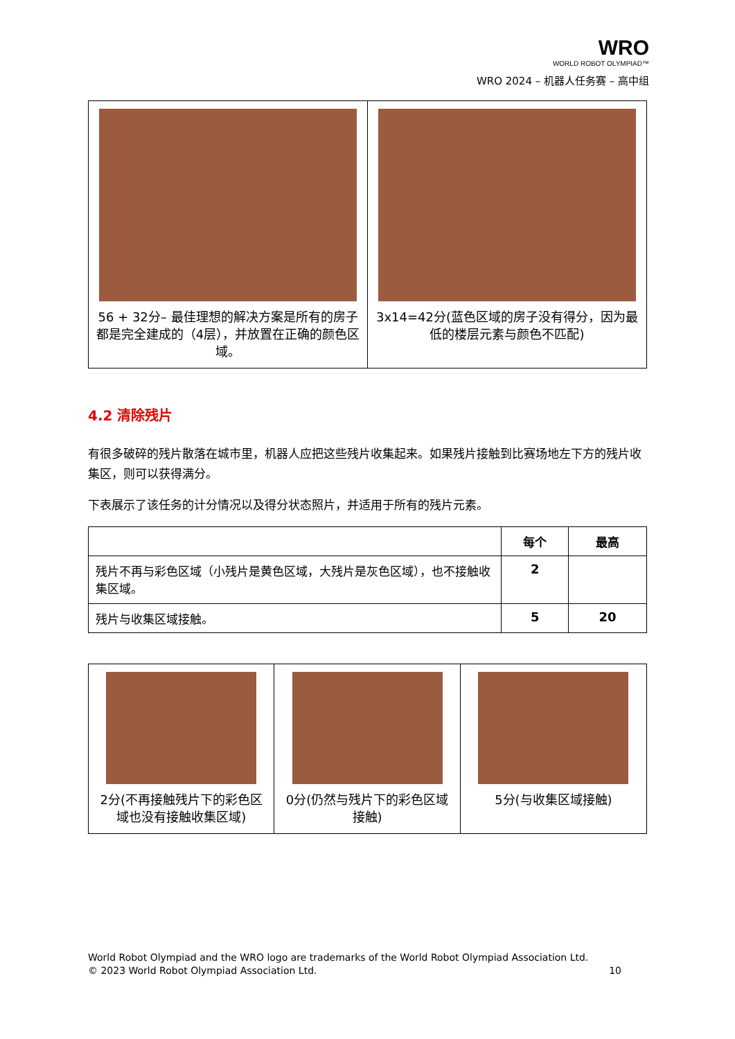WRO
WORLD ROBOT OLYMPIAD™
WRO 2024 – 机器人任务赛 – 高中组
| 56 + 32分– 最佳理想的解决方案是所有的房子都是完全建成的（4层），并放置在正确的颜色区域。 | 3x14=42分(蓝色区域的房子没有得分，因为最低的楼层元素与颜色不匹配) |
4.2 清除残片
有很多破碎的残片散落在城市里，机器人应把这些残片收集起来。如果残片接触到比赛场地左下方的残片收集区，则可以获得满分。
下表展示了该任务的计分情况以及得分状态照片，并适用于所有的残片元素。
| | 每个 | 最高 |
| --- | --- | --- |
| 残片不再与彩色区域（小残片是黄色区域，大残片是灰色区域），也不接触收集区域。 | 2 | |
| 残片与收集区域接触。 | 5 | 20 |
| 2分(不再接触残片下的彩色区域也没有接触收集区域) | 0分(仍然与残片下的彩色区域接触) | 5分(与收集区域接触) |
World Robot Olympiad and the WRO logo are trademarks of the World Robot Olympiad Association Ltd.
© 2023 World Robot Olympiad Association Ltd. 10